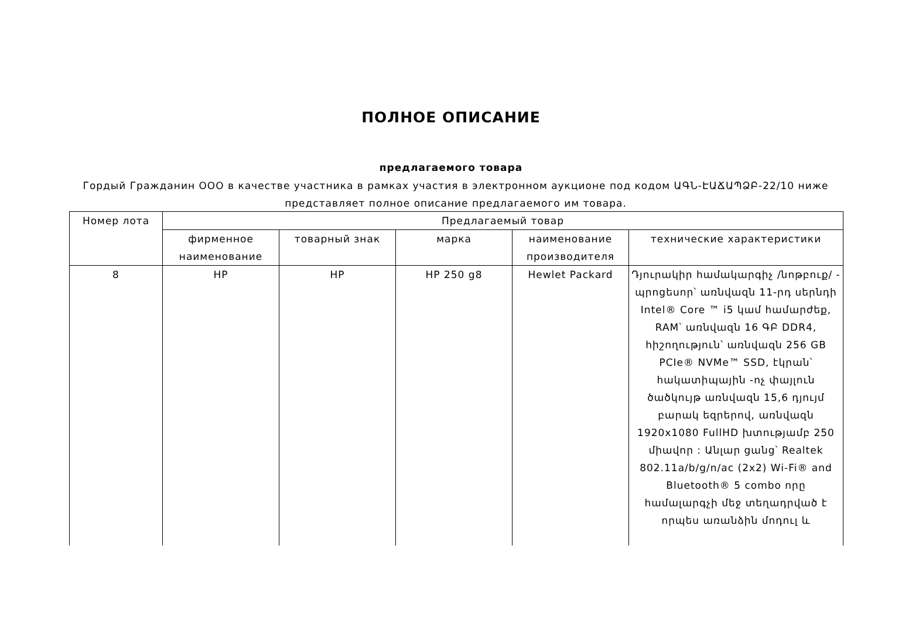ПОЛНОЕ ОПИСАНИЕ
предлагаемого товара
Гордый Гражданин ООО в качестве участника в рамках участия в электронном аукционе под кодом ԱԳՆ-ԷԱՃԱՊՁԲ-22/10 ниже представляет полное описание предлагаемого им товара.
| Номер лота | Предлагаемый товар | | | | |
| --- | --- | --- | --- | --- | --- |
| | фирменное наименование | товарный знак | марка | наименование производителя | технические характеристики |
| 8 | HP | HP | HP 250 g8 | Hewlet Packard | Դյուրակիր համակարգիչ /նոթբուք/ - պրոցեսոր՝ առնվազն 11-րդ սերնդի Intel® Core ™ i5 կամ համարժեք, RAM՝ առնվազն 16 ԳԲ DDR4, հիշողություն՝ առնվազն 256 GB PCIe® NVMe™ SSD, էկրան՝ հակատիպային -ոչ փայլուն ծածկույթ առնվազն 15,6 դյույմ բարակ եզրերով, առնվազն 1920x1080 FullHD խտությամբ 250 միավոր : Անլար ցանց՝ Realtek 802.11a/b/g/n/ac (2x2) Wi-Fi® and Bluetooth® 5 combo որը համալարգչի մեջ տեղադրված է որպես առանձին մոդուլ և |